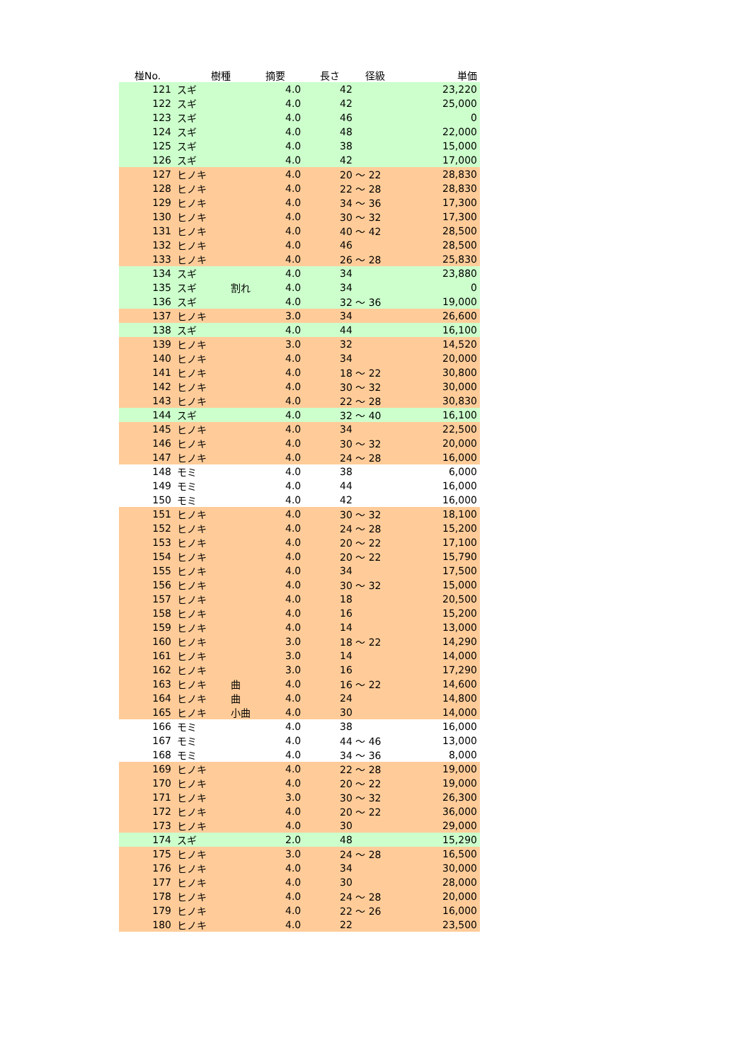| 椪No. | 樹種 | 摘要 | 長さ | 径級 | 単価 |
| --- | --- | --- | --- | --- | --- |
| 121 | スギ | | 4.0 | 42 | 23,220 |
| 122 | スギ | | 4.0 | 42 | 25,000 |
| 123 | スギ | | 4.0 | 46 | 0 |
| 124 | スギ | | 4.0 | 48 | 22,000 |
| 125 | スギ | | 4.0 | 38 | 15,000 |
| 126 | スギ | | 4.0 | 42 | 17,000 |
| 127 | ヒノキ | | 4.0 | 20 ～ 22 | 28,830 |
| 128 | ヒノキ | | 4.0 | 22 ～ 28 | 28,830 |
| 129 | ヒノキ | | 4.0 | 34 ～ 36 | 17,300 |
| 130 | ヒノキ | | 4.0 | 30 ～ 32 | 17,300 |
| 131 | ヒノキ | | 4.0 | 40 ～ 42 | 28,500 |
| 132 | ヒノキ | | 4.0 | 46 | 28,500 |
| 133 | ヒノキ | | 4.0 | 26 ～ 28 | 25,830 |
| 134 | スギ | | 4.0 | 34 | 23,880 |
| 135 | スギ | 割れ | 4.0 | 34 | 0 |
| 136 | スギ | | 4.0 | 32 ～ 36 | 19,000 |
| 137 | ヒノキ | | 3.0 | 34 | 26,600 |
| 138 | スギ | | 4.0 | 44 | 16,100 |
| 139 | ヒノキ | | 3.0 | 32 | 14,520 |
| 140 | ヒノキ | | 4.0 | 34 | 20,000 |
| 141 | ヒノキ | | 4.0 | 18 ～ 22 | 30,800 |
| 142 | ヒノキ | | 4.0 | 30 ～ 32 | 30,000 |
| 143 | ヒノキ | | 4.0 | 22 ～ 28 | 30,830 |
| 144 | スギ | | 4.0 | 32 ～ 40 | 16,100 |
| 145 | ヒノキ | | 4.0 | 34 | 22,500 |
| 146 | ヒノキ | | 4.0 | 30 ～ 32 | 20,000 |
| 147 | ヒノキ | | 4.0 | 24 ～ 28 | 16,000 |
| 148 | モミ | | 4.0 | 38 | 6,000 |
| 149 | モミ | | 4.0 | 44 | 16,000 |
| 150 | モミ | | 4.0 | 42 | 16,000 |
| 151 | ヒノキ | | 4.0 | 30 ～ 32 | 18,100 |
| 152 | ヒノキ | | 4.0 | 24 ～ 28 | 15,200 |
| 153 | ヒノキ | | 4.0 | 20 ～ 22 | 17,100 |
| 154 | ヒノキ | | 4.0 | 20 ～ 22 | 15,790 |
| 155 | ヒノキ | | 4.0 | 34 | 17,500 |
| 156 | ヒノキ | | 4.0 | 30 ～ 32 | 15,000 |
| 157 | ヒノキ | | 4.0 | 18 | 20,500 |
| 158 | ヒノキ | | 4.0 | 16 | 15,200 |
| 159 | ヒノキ | | 4.0 | 14 | 13,000 |
| 160 | ヒノキ | | 3.0 | 18 ～ 22 | 14,290 |
| 161 | ヒノキ | | 3.0 | 14 | 14,000 |
| 162 | ヒノキ | | 3.0 | 16 | 17,290 |
| 163 | ヒノキ | 曲 | 4.0 | 16 ～ 22 | 14,600 |
| 164 | ヒノキ | 曲 | 4.0 | 24 | 14,800 |
| 165 | ヒノキ | 小曲 | 4.0 | 30 | 14,000 |
| 166 | モミ | | 4.0 | 38 | 16,000 |
| 167 | モミ | | 4.0 | 44 ～ 46 | 13,000 |
| 168 | モミ | | 4.0 | 34 ～ 36 | 8,000 |
| 169 | ヒノキ | | 4.0 | 22 ～ 28 | 19,000 |
| 170 | ヒノキ | | 4.0 | 20 ～ 22 | 19,000 |
| 171 | ヒノキ | | 3.0 | 30 ～ 32 | 26,300 |
| 172 | ヒノキ | | 4.0 | 20 ～ 22 | 36,000 |
| 173 | ヒノキ | | 4.0 | 30 | 29,000 |
| 174 | スギ | | 2.0 | 48 | 15,290 |
| 175 | ヒノキ | | 3.0 | 24 ～ 28 | 16,500 |
| 176 | ヒノキ | | 4.0 | 34 | 30,000 |
| 177 | ヒノキ | | 4.0 | 30 | 28,000 |
| 178 | ヒノキ | | 4.0 | 24 ～ 28 | 20,000 |
| 179 | ヒノキ | | 4.0 | 22 ～ 26 | 16,000 |
| 180 | ヒノキ | | 4.0 | 22 | 23,500 |